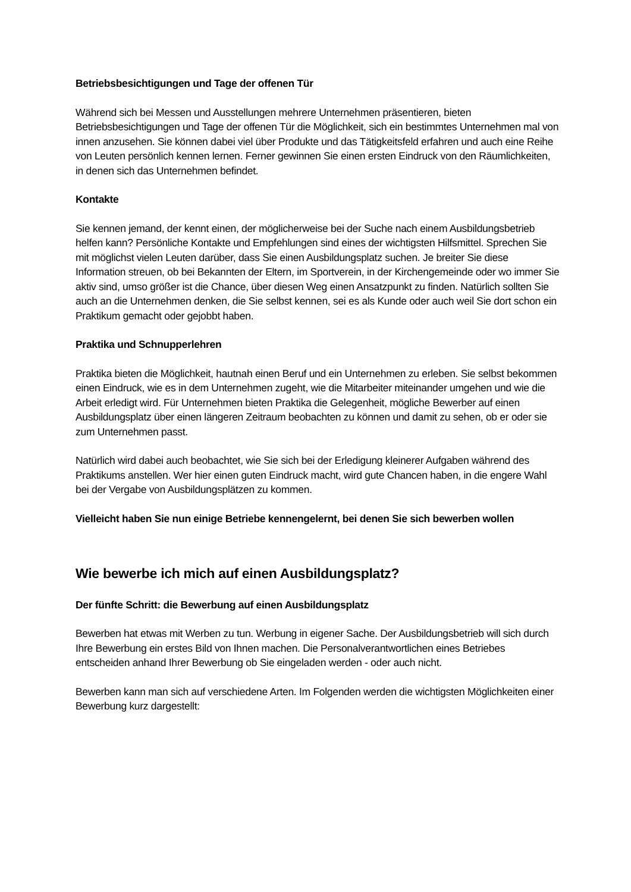Betriebsbesichtigungen und Tage der offenen Tür
Während sich bei Messen und Ausstellungen mehrere Unternehmen präsentieren, bieten Betriebsbesichtigungen und Tage der offenen Tür die Möglichkeit, sich ein bestimmtes Unternehmen mal von innen anzusehen. Sie können dabei viel über Produkte und das Tätigkeitsfeld erfahren und auch eine Reihe von Leuten persönlich kennen lernen. Ferner gewinnen Sie einen ersten Eindruck von den Räumlichkeiten, in denen sich das Unternehmen befindet.
Kontakte
Sie kennen jemand, der kennt einen, der möglicherweise bei der Suche nach einem Ausbildungsbetrieb helfen kann? Persönliche Kontakte und Empfehlungen sind eines der wichtigsten Hilfsmittel. Sprechen Sie mit möglichst vielen Leuten darüber, dass Sie einen Ausbildungsplatz suchen. Je breiter Sie diese Information streuen, ob bei Bekannten der Eltern, im Sportverein, in der Kirchengemeinde oder wo immer Sie aktiv sind, umso größer ist die Chance, über diesen Weg einen Ansatzpunkt zu finden. Natürlich sollten Sie auch an die Unternehmen denken, die Sie selbst kennen, sei es als Kunde oder auch weil Sie dort schon ein Praktikum gemacht oder gejobbt haben.
Praktika und Schnupperlehren
Praktika bieten die Möglichkeit, hautnah einen Beruf und ein Unternehmen zu erleben. Sie selbst bekommen einen Eindruck, wie es in dem Unternehmen zugeht, wie die Mitarbeiter miteinander umgehen und wie die Arbeit erledigt wird. Für Unternehmen bieten Praktika die Gelegenheit, mögliche Bewerber auf einen Ausbildungsplatz über einen längeren Zeitraum beobachten zu können und damit zu sehen, ob er oder sie zum Unternehmen passt.
Natürlich wird dabei auch beobachtet, wie Sie sich bei der Erledigung kleinerer Aufgaben während des Praktikums anstellen. Wer hier einen guten Eindruck macht, wird gute Chancen haben, in die engere Wahl bei der Vergabe von Ausbildungsplätzen zu kommen.
Vielleicht haben Sie nun einige Betriebe kennengelernt, bei denen Sie sich bewerben wollen
Wie bewerbe ich mich auf einen Ausbildungsplatz?
Der fünfte Schritt: die Bewerbung auf einen Ausbildungsplatz
Bewerben hat etwas mit Werben zu tun. Werbung in eigener Sache. Der Ausbildungsbetrieb will sich durch Ihre Bewerbung ein erstes Bild von Ihnen machen. Die Personalverantwortlichen eines Betriebes entscheiden anhand Ihrer Bewerbung ob Sie eingeladen werden - oder auch nicht.
Bewerben kann man sich auf verschiedene Arten. Im Folgenden werden die wichtigsten Möglichkeiten einer Bewerbung kurz dargestellt: